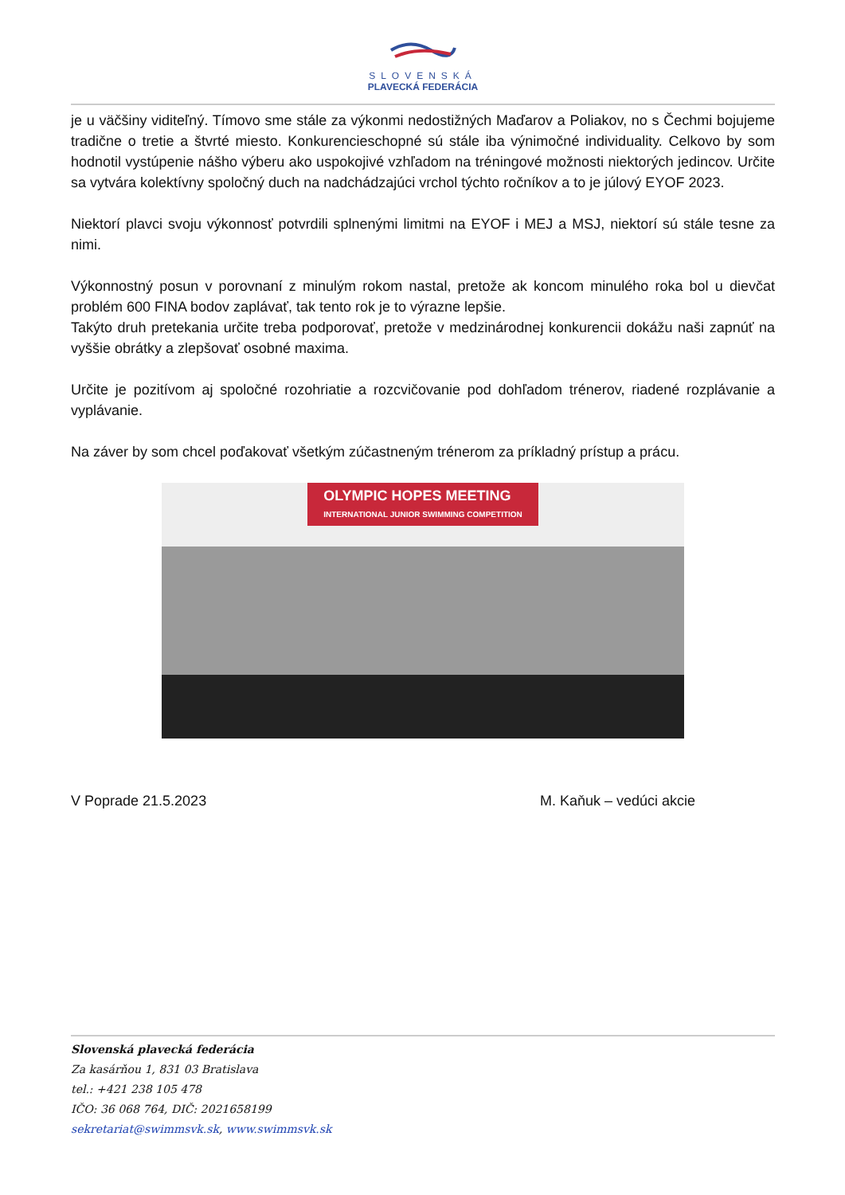SLOVENSKÁ
PLAVECKÁ FEDERÁCIA
je u väčšiny viditeľný. Tímovo sme stále za výkonmi nedostižných Maďarov a Poliakov, no s Čechmi bojujeme tradične o tretie a štvrté miesto. Konkurencieschopné sú stále iba výnimočné individuality. Celkovo by som hodnotil vystúpenie nášho výberu ako uspokojivé vzhľadom na tréningové možnosti niektorých jedincov. Určite sa vytvára kolektívny spoločný duch na nadchádzajúci vrchol týchto ročníkov a to je júlový EYOF 2023.
Niektorí plavci svoju výkonnosť potvrdili splnenými limitmi na EYOF i MEJ a MSJ, niektorí sú stále tesne za nimi.
Výkonnostný posun v porovnaní z minulým rokom nastal, pretože ak koncom minulého roka bol u dievčat problém 600 FINA bodov zaplávať, tak tento rok je to výrazne lepšie.
Takýto druh pretekania určite treba podporovať, pretože v medzinárodnej konkurencii dokážu naši zapnúť na vyššie obrátky a zlepšovať osobné maxima.
Určite je pozitívom aj spoločné rozohriatie a rozcvičovanie pod dohľadom trénerov, riadené rozplávanie a vyplávanie.
Na záver by som chcel poďakovať všetkým zúčastneným trénerom za príkladný prístup a prácu.
OLYMPIC HOPES MEETING
INTERNATIONAL JUNIOR SWIMMING COMPETITION
V Poprade 21.5.2023 M. Kaňuk – vedúci akcie
Slovenská plavecká federácia
Za kasárňou 1, 831 03 Bratislava
tel.: +421 238 105 478
IČO: 36 068 764, DIČ: 2021658199
sekretariat@swimmsvk.sk, www.swimmsvk.sk